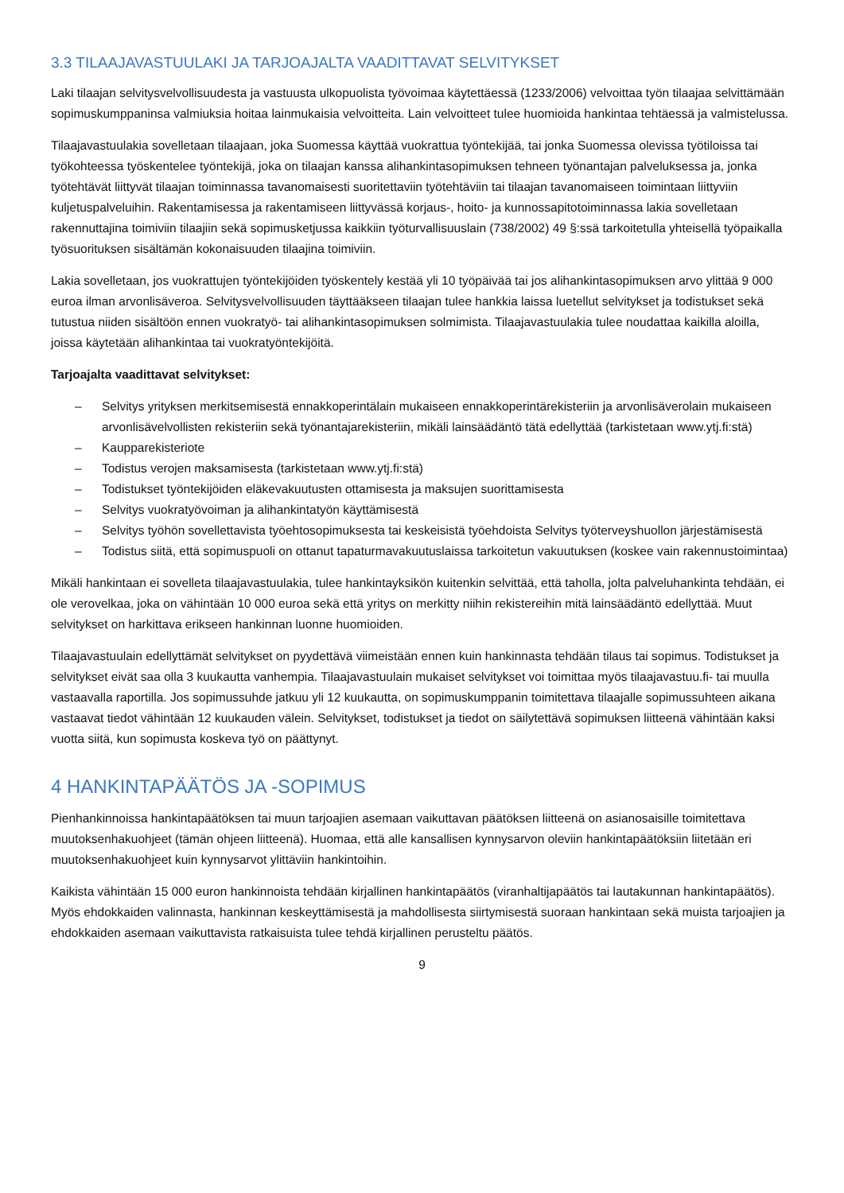3.3 TILAAJAVASTUULAKI JA TARJOAJALTA VAADITTAVAT SELVITYKSET
Laki tilaajan selvitysvelvollisuudesta ja vastuusta ulkopuolista työvoimaa käytettäessä (1233/2006) velvoittaa työn tilaajaa selvittämään sopimuskumppaninsa valmiuksia hoitaa lainmukaisia velvoitteita. Lain velvoitteet tulee huomioida hankintaa tehtäessä ja valmistelussa.
Tilaajavastuulakia sovelletaan tilaajaan, joka Suomessa käyttää vuokrattua työntekijää, tai jonka Suomessa olevissa työtiloissa tai työkohteessa työskentelee työntekijä, joka on tilaajan kanssa alihankintasopimuksen tehneen työnantajan palveluksessa ja, jonka työtehtävät liittyvät tilaajan toiminnassa tavanomaisesti suoritettaviin työtehtäviin tai tilaajan tavanomaiseen toimintaan liittyviin kuljetuspalveluihin. Rakentamisessa ja rakentamiseen liittyvässä korjaus-, hoito- ja kunnossapitotoiminnassa lakia sovelletaan rakennuttajina toimiviin tilaajiin sekä sopimusketjussa kaikkiin työturvallisuuslain (738/2002) 49 §:ssä tarkoitetulla yhteisellä työpaikalla työsuorituksen sisältämän kokonaisuuden tilaajina toimiviin.
Lakia sovelletaan, jos vuokrattujen työntekijöiden työskentely kestää yli 10 työpäivää tai jos alihankintasopimuksen arvo ylittää 9 000 euroa ilman arvonlisäveroa. Selvitysvelvollisuuden täyttääkseen tilaajan tulee hankkia laissa luetellut selvitykset ja todistukset sekä tutustua niiden sisältöön ennen vuokratyö- tai alihankintasopimuksen solmimista. Tilaajavastuulakia tulee noudattaa kaikilla aloilla, joissa käytetään alihankintaa tai vuokratyöntekijöitä.
Tarjoajalta vaadittavat selvitykset:
– Selvitys yrityksen merkitsemisestä ennakkoperintälain mukaiseen ennakkoperintärekisteriin ja arvonlisäverolain mukaiseen arvonlisävelvollisten rekisteriin sekä työnantajarekisteriin, mikäli lainsäädäntö tätä edellyttää (tarkistetaan www.ytj.fi:stä)
– Kaupparekisteriote
– Todistus verojen maksamisesta (tarkistetaan www.ytj.fi:stä)
– Todistukset työntekijöiden eläkevakuutusten ottamisesta ja maksujen suorittamisesta
– Selvitys vuokratyövoiman ja alihankintatyön käyttämisestä
– Selvitys työhön sovellettavista työehtosopimuksesta tai keskeisistä työehdoista Selvitys työterveyshuollon järjestämisestä
– Todistus siitä, että sopimuspuoli on ottanut tapaturmavakuutuslaissa tarkoitetun vakuutuksen (koskee vain rakennustoimintaa)
Mikäli hankintaan ei sovelleta tilaajavastuulakia, tulee hankintayksikön kuitenkin selvittää, että taholla, jolta palveluhankinta tehdään, ei ole verovelkaa, joka on vähintään 10 000 euroa sekä että yritys on merkitty niihin rekistereihin mitä lainsäädäntö edellyttää. Muut selvitykset on harkittava erikseen hankinnan luonne huomioiden.
Tilaajavastuulain edellyttämät selvitykset on pyydettävä viimeistään ennen kuin hankinnasta tehdään tilaus tai sopimus. Todistukset ja selvitykset eivät saa olla 3 kuukautta vanhempia. Tilaajavastuulain mukaiset selvitykset voi toimittaa myös tilaajavastuu.fi- tai muulla vastaavalla raportilla. Jos sopimussuhde jatkuu yli 12 kuukautta, on sopimuskumppanin toimitettava tilaajalle sopimussuhteen aikana vastaavat tiedot vähintään 12 kuukauden välein. Selvitykset, todistukset ja tiedot on säilytettävä sopimuksen liitteenä vähintään kaksi vuotta siitä, kun sopimusta koskeva työ on päättynyt.
4 HANKINTAPÄÄTÖS JA -SOPIMUS
Pienhankinnoissa hankintapäätöksen tai muun tarjoajien asemaan vaikuttavan päätöksen liitteenä on asianosaisille toimitettava muutoksenhakuohjeet (tämän ohjeen liitteenä). Huomaa, että alle kansallisen kynnysarvon oleviin hankintapäätöksiin liitetään eri muutoksenhakuohjeet kuin kynnysarvot ylittäviin hankintoihin.
Kaikista vähintään 15 000 euron hankinnoista tehdään kirjallinen hankintapäätös (viranhaltijapäätös tai lautakunnan hankintapäätös). Myös ehdokkaiden valinnasta, hankinnan keskeyttämisestä ja mahdollisesta siirtymisestä suoraan hankintaan sekä muista tarjoajien ja ehdokkaiden asemaan vaikuttavista ratkaisuista tulee tehdä kirjallinen perusteltu päätös.
9